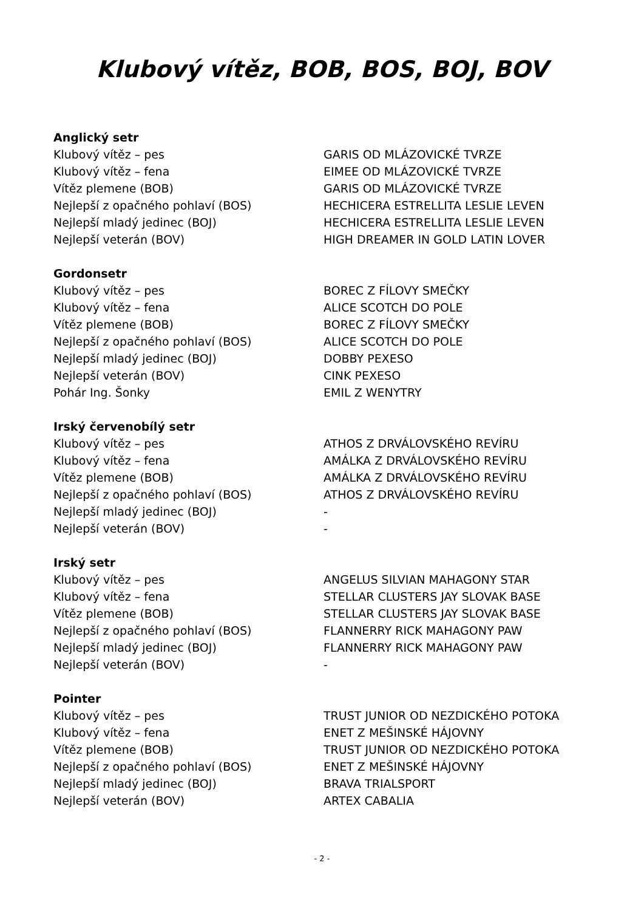Klubový vítěz, BOB, BOS, BOJ, BOV
Anglický setr
| Klubový vítěz – pes | GARIS OD MLÁZOVICKÉ TVRZE |
| Klubový vítěz – fena | EIMEE OD MLÁZOVICKÉ TVRZE |
| Vítěz plemene (BOB) | GARIS OD MLÁZOVICKÉ TVRZE |
| Nejlepší z opačného pohlaví (BOS) | HECHICERA ESTRELLITA LESLIE LEVEN |
| Nejlepší mladý jedinec (BOJ) | HECHICERA ESTRELLITA LESLIE LEVEN |
| Nejlepší veterán (BOV) | HIGH DREAMER IN GOLD LATIN LOVER |
Gordonsetr
| Klubový vítěz – pes | BOREC Z FÍLOVY SMEČKY |
| Klubový vítěz – fena | ALICE SCOTCH DO POLE |
| Vítěz plemene (BOB) | BOREC Z FÍLOVY SMEČKY |
| Nejlepší z opačného pohlaví (BOS) | ALICE SCOTCH DO POLE |
| Nejlepší mladý jedinec (BOJ) | DOBBY PEXESO |
| Nejlepší veterán (BOV) | CINK PEXESO |
| Pohár Ing. Šonky | EMIL Z WENYTRY |
Irský červenobílý setr
| Klubový vítěz – pes | ATHOS Z DRVÁLOVSKÉHO REVÍRU |
| Klubový vítěz – fena | AMÁLKA Z DRVÁLOVSKÉHO REVÍRU |
| Vítěz plemene (BOB) | AMÁLKA Z DRVÁLOVSKÉHO REVÍRU |
| Nejlepší z opačného pohlaví (BOS) | ATHOS Z DRVÁLOVSKÉHO REVÍRU |
| Nejlepší mladý jedinec (BOJ) | - |
| Nejlepší veterán (BOV) | - |
Irský setr
| Klubový vítěz – pes | ANGELUS SILVIAN MAHAGONY STAR |
| Klubový vítěz – fena | STELLAR CLUSTERS JAY SLOVAK BASE |
| Vítěz plemene (BOB) | STELLAR CLUSTERS JAY SLOVAK BASE |
| Nejlepší z opačného pohlaví (BOS) | FLANNERRY RICK MAHAGONY PAW |
| Nejlepší mladý jedinec (BOJ) | FLANNERRY RICK MAHAGONY PAW |
| Nejlepší veterán (BOV) | - |
Pointer
| Klubový vítěz – pes | TRUST JUNIOR OD NEZDICKÉHO POTOKA |
| Klubový vítěz – fena | ENET Z MEŠINSKÉ HÁJOVNY |
| Vítěz plemene (BOB) | TRUST JUNIOR OD NEZDICKÉHO POTOKA |
| Nejlepší z opačného pohlaví (BOS) | ENET Z MEŠINSKÉ HÁJOVNY |
| Nejlepší mladý jedinec (BOJ) | BRAVA TRIALSPORT |
| Nejlepší veterán (BOV) | ARTEX CABALIA |
- 2 -